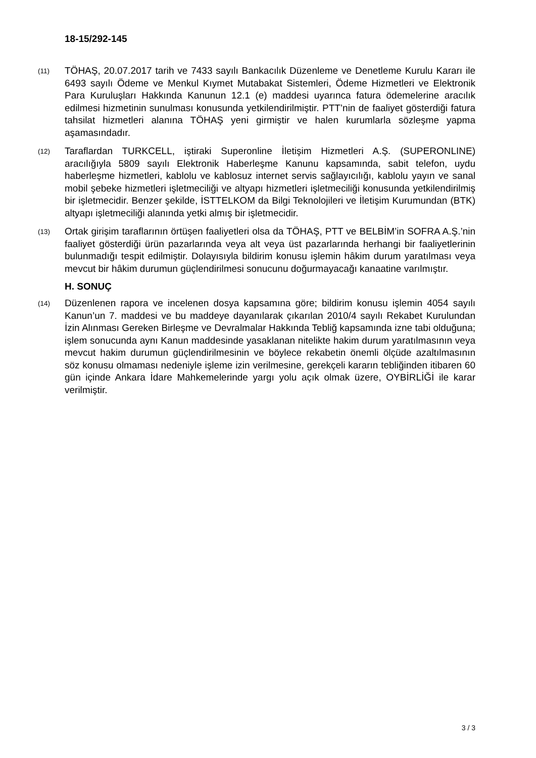18-15/292-145
(11)
TÖHAŞ, 20.07.2017 tarih ve 7433 sayılı Bankacılık Düzenleme ve Denetleme Kurulu Kararı ile 6493 sayılı Ödeme ve Menkul Kıymet Mutabakat Sistemleri, Ödeme Hizmetleri ve Elektronik Para Kuruluşları Hakkında Kanunun 12.1 (e) maddesi uyarınca fatura ödemelerine aracılık edilmesi hizmetinin sunulması konusunda yetkilendirilmiştir. PTT’nin de faaliyet gösterdiği fatura tahsilat hizmetleri alanına TÖHAŞ yeni girmiştir ve halen kurumlarla sözleşme yapma aşamasındadır.
(12)
Taraflardan TURKCELL, iştiraki Superonline İletişim Hizmetleri A.Ş. (SUPERONLINE) aracılığıyla 5809 sayılı Elektronik Haberleşme Kanunu kapsamında, sabit telefon, uydu haberleşme hizmetleri, kablolu ve kablosuz internet servis sağlayıcılığı, kablolu yayın ve sanal mobil şebeke hizmetleri işletmeciliği ve altyapı hizmetleri işletmeciliği konusunda yetkilendirilmiş bir işletmecidir. Benzer şekilde, İSTTELKOM da Bilgi Teknolojileri ve İletişim Kurumundan (BTK) altyapı işletmeciliği alanında yetki almış bir işletmecidir.
(13)
Ortak girişim taraflarının örtüşen faaliyetleri olsa da TÖHAŞ, PTT ve BELBİM’in SOFRA A.Ş.’nin faaliyet gösterdiği ürün pazarlarında veya alt veya üst pazarlarında herhangi bir faaliyetlerinin bulunmadığı tespit edilmiştir. Dolayısıyla bildirim konusu işlemin hâkim durum yaratılması veya mevcut bir hâkim durumun güçlendirilmesi sonucunu doğurmayacağı kanaatine varılmıştır.
H. SONUÇ
(14)
Düzenlenen rapora ve incelenen dosya kapsamına göre; bildirim konusu işlemin 4054 sayılı Kanun’un 7. maddesi ve bu maddeye dayanılarak çıkarılan 2010/4 sayılı Rekabet Kurulundan İzin Alınması Gereken Birleşme ve Devralmalar Hakkında Tebliğ kapsamında izne tabi olduğuna; işlem sonucunda aynı Kanun maddesinde yasaklanan nitelikte hakim durum yaratılmasının veya mevcut hakim durumun güçlendirilmesinin ve böylece rekabetin önemli ölçüde azaltılmasının söz konusu olmaması nedeniyle işleme izin verilmesine, gerekçeli kararın tebliğinden itibaren 60 gün içinde Ankara İdare Mahkemelerinde yargı yolu açık olmak üzere, OYBİRLİĞİ ile karar verilmiştir.
3 / 3